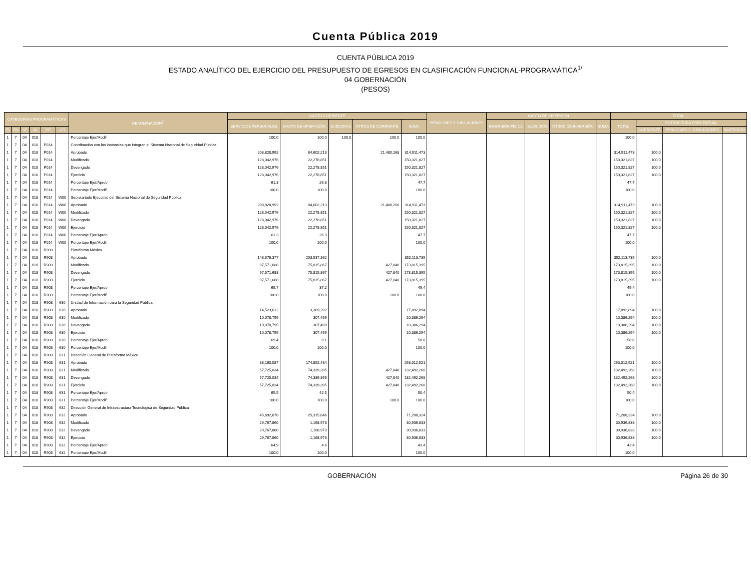Cuenta Pública 2019
CUENTA PÚBLICA 2019
ESTADO ANALÍTICO DEL EJERCICIO DEL PRESUPUESTO DE EGRESOS EN CLASIFICACIÓN FUNCIONAL-PROGRAMÁTICA<sup>1/</sup>
04 GOBERNACIÓN
(PESOS)
| CATEGORÍAS PROGRAMÁTICAS | | | | | | DENOMINACIÓN<sup>2/</sup> | GASTO CORRIENTE | | | | | PENSIONES Y JUBILACIONES | GASTO DE INVERSIÓN | | | | TOTAL | | | |
| --- | --- | --- | --- | --- | --- | --- | --- | --- | --- | --- | --- | --- | --- | --- | --- | --- | --- | --- | --- | --- |
| | | | | | | | SERVICIOS PERSONALES | GASTO DE OPERACIÓN | SUBSIDIOS | OTROS DE CORRIENTE | SUMA | | INVERSIÓN FÍSICA | SUBSIDIOS | OTROS DE INVERSIÓN | SUMA | TOTAL | ESTRUCTURA PORCENTUAL | | |
| FI | FN | SF | AI | PP | UR | | | | | | | | | | | | | CORRIENTE | PENSIONES Y JUBILACIONES | INVERSIÓN |
| 1 | 7 | 04 | 018 | | | Porcentaje Ejer/Modif | 100.0 | 100.0 | 100.0 | 100.0 | 100.0 | | | | | | 100.0 | | | |
| 1 | 7 | 04 | 018 | P014 | | Coordinación con las instancias que integran el Sistema Nacional de Seguridad Pública | | | | | | | | | | | | | | |
| 1 | 7 | 04 | 018 | P014 | | Aprobado | 208,828,992 | 84,602,213 | | 21,480,268 | 314,911,473 | | | | | | 314,911,473 | 100.0 | | |
| 1 | 7 | 04 | 018 | P014 | | Modificado | 128,042,976 | 22,278,851 | | | 150,321,827 | | | | | | 150,321,827 | 100.0 | | |
| 1 | 7 | 04 | 018 | P014 | | Devengado | 128,042,976 | 22,278,851 | | | 150,321,827 | | | | | | 150,321,827 | 100.0 | | |
| 1 | 7 | 04 | 018 | P014 | | Ejercicio | 128,042,976 | 22,278,851 | | | 150,321,827 | | | | | | 150,321,827 | 100.0 | | |
| 1 | 7 | 04 | 018 | P014 | | Porcentaje Ejer/Aprob | 61.3 | 26.3 | | | 47.7 | | | | | | 47.7 | | | |
| 1 | 7 | 04 | 018 | P014 | | Porcentaje Ejer/Modif | 100.0 | 100.0 | | | 100.0 | | | | | | 100.0 | | | |
| 1 | 7 | 04 | 018 | P014 | W00 | Secretariado Ejecutivo del Sistema Nacional de Seguridad Pública | | | | | | | | | | | | | | |
| 1 | 7 | 04 | 018 | P014 | W00 | Aprobado | 208,828,992 | 84,602,213 | | 21,480,268 | 314,911,473 | | | | | | 314,911,473 | 100.0 | | |
| 1 | 7 | 04 | 018 | P014 | W00 | Modificado | 128,042,976 | 22,278,851 | | | 150,321,827 | | | | | | 150,321,827 | 100.0 | | |
| 1 | 7 | 04 | 018 | P014 | W00 | Devengado | 128,042,976 | 22,278,851 | | | 150,321,827 | | | | | | 150,321,827 | 100.0 | | |
| 1 | 7 | 04 | 018 | P014 | W00 | Ejercicio | 128,042,976 | 22,278,851 | | | 150,321,827 | | | | | | 150,321,827 | 100.0 | | |
| 1 | 7 | 04 | 018 | P014 | W00 | Porcentaje Ejer/Aprob | 61.3 | 26.3 | | | 47.7 | | | | | | 47.7 | | | |
| 1 | 7 | 04 | 018 | P014 | W00 | Porcentaje Ejer/Modif | 100.0 | 100.0 | | | 100.0 | | | | | | 100.0 | | | |
| 1 | 7 | 04 | 018 | R903 | | Plataforma México | | | | | | | | | | | | | | |
| 1 | 7 | 04 | 018 | R903 | | Aprobado | 148,576,377 | 203,537,362 | | | 352,113,739 | | | | | | 352,113,739 | 100.0 | | |
| 1 | 7 | 04 | 018 | R903 | | Modificado | 97,571,688 | 75,815,867 | | 427,840 | 173,815,395 | | | | | | 173,815,395 | 100.0 | | |
| 1 | 7 | 04 | 018 | R903 | | Devengado | 97,571,688 | 75,815,867 | | 427,840 | 173,815,395 | | | | | | 173,815,395 | 100.0 | | |
| 1 | 7 | 04 | 018 | R903 | | Ejercicio | 97,571,688 | 75,815,867 | | 427,840 | 173,815,395 | | | | | | 173,815,395 | 100.0 | | |
| 1 | 7 | 04 | 018 | R903 | | Porcentaje Ejer/Aprob | 65.7 | 37.2 | | | 49.4 | | | | | | 49.4 | | | |
| 1 | 7 | 04 | 018 | R903 | | Porcentaje Ejer/Modif | 100.0 | 100.0 | | 100.0 | 100.0 | | | | | | 100.0 | | | |
| 1 | 7 | 04 | 018 | R903 | 630 | Unidad de Información para la Seguridad Pública | | | | | | | | | | | | | | |
| 1 | 7 | 04 | 018 | R903 | 630 | Aprobado | 14,523,612 | 3,369,282 | | | 17,892,894 | | | | | | 17,892,894 | 100.0 | | |
| 1 | 7 | 04 | 018 | R903 | 630 | Modificado | 10,078,795 | 307,499 | | | 10,386,294 | | | | | | 10,386,294 | 100.0 | | |
| 1 | 7 | 04 | 018 | R903 | 630 | Devengado | 10,078,795 | 307,499 | | | 10,386,294 | | | | | | 10,386,294 | 100.0 | | |
| 1 | 7 | 04 | 018 | R903 | 630 | Ejercicio | 10,078,795 | 307,499 | | | 10,386,294 | | | | | | 10,386,294 | 100.0 | | |
| 1 | 7 | 04 | 018 | R903 | 630 | Porcentaje Ejer/Aprob | 69.4 | 9.1 | | | 58.0 | | | | | | 58.0 | | | |
| 1 | 7 | 04 | 018 | R903 | 630 | Porcentaje Ejer/Modif | 100.0 | 100.0 | | | 100.0 | | | | | | 100.0 | | | |
| 1 | 7 | 04 | 018 | R903 | 631 | Dirección General de Plataforma México | | | | | | | | | | | | | | |
| 1 | 7 | 04 | 018 | R903 | 631 | Aprobado | 88,160,087 | 174,852,434 | | | 263,012,521 | | | | | | 263,012,521 | 100.0 | | |
| 1 | 7 | 04 | 018 | R903 | 631 | Modificado | 57,725,034 | 74,339,395 | | 427,840 | 132,492,268 | | | | | | 132,492,268 | 100.0 | | |
| 1 | 7 | 04 | 018 | R903 | 631 | Devengado | 57,725,034 | 74,339,395 | | 427,840 | 132,492,268 | | | | | | 132,492,268 | 100.0 | | |
| 1 | 7 | 04 | 018 | R903 | 631 | Ejercicio | 57,725,034 | 74,339,395 | | 427,840 | 132,492,268 | | | | | | 132,492,268 | 100.0 | | |
| 1 | 7 | 04 | 018 | R903 | 631 | Porcentaje Ejer/Aprob | 65.5 | 42.5 | | | 50.4 | | | | | | 50.4 | | | |
| 1 | 7 | 04 | 018 | R903 | 631 | Porcentaje Ejer/Modif | 100.0 | 100.0 | | 100.0 | 100.0 | | | | | | 100.0 | | | |
| 1 | 7 | 04 | 018 | R903 | 632 | Dirección General de Infraestructura Tecnológica de Seguridad Pública | | | | | | | | | | | | | | |
| 1 | 7 | 04 | 018 | R903 | 632 | Aprobado | 45,892,678 | 25,315,646 | | | 71,208,324 | | | | | | 71,208,324 | 100.0 | | |
| 1 | 7 | 04 | 018 | R903 | 632 | Modificado | 29,767,860 | 1,168,973 | | | 30,936,833 | | | | | | 30,936,833 | 100.0 | | |
| 1 | 7 | 04 | 018 | R903 | 632 | Devengado | 29,767,860 | 1,168,973 | | | 30,936,833 | | | | | | 30,936,833 | 100.0 | | |
| 1 | 7 | 04 | 018 | R903 | 632 | Ejercicio | 29,767,860 | 1,168,973 | | | 30,936,833 | | | | | | 30,936,833 | 100.0 | | |
| 1 | 7 | 04 | 018 | R903 | 632 | Porcentaje Ejer/Aprob | 64.9 | 4.6 | | | 43.4 | | | | | | 43.4 | | | |
| 1 | 7 | 04 | 018 | R903 | 632 | Porcentaje Ejer/Modif | 100.0 | 100.0 | | | 100.0 | | | | | | 100.0 | | | |
GOBERNACIÓN Página 26 de 30